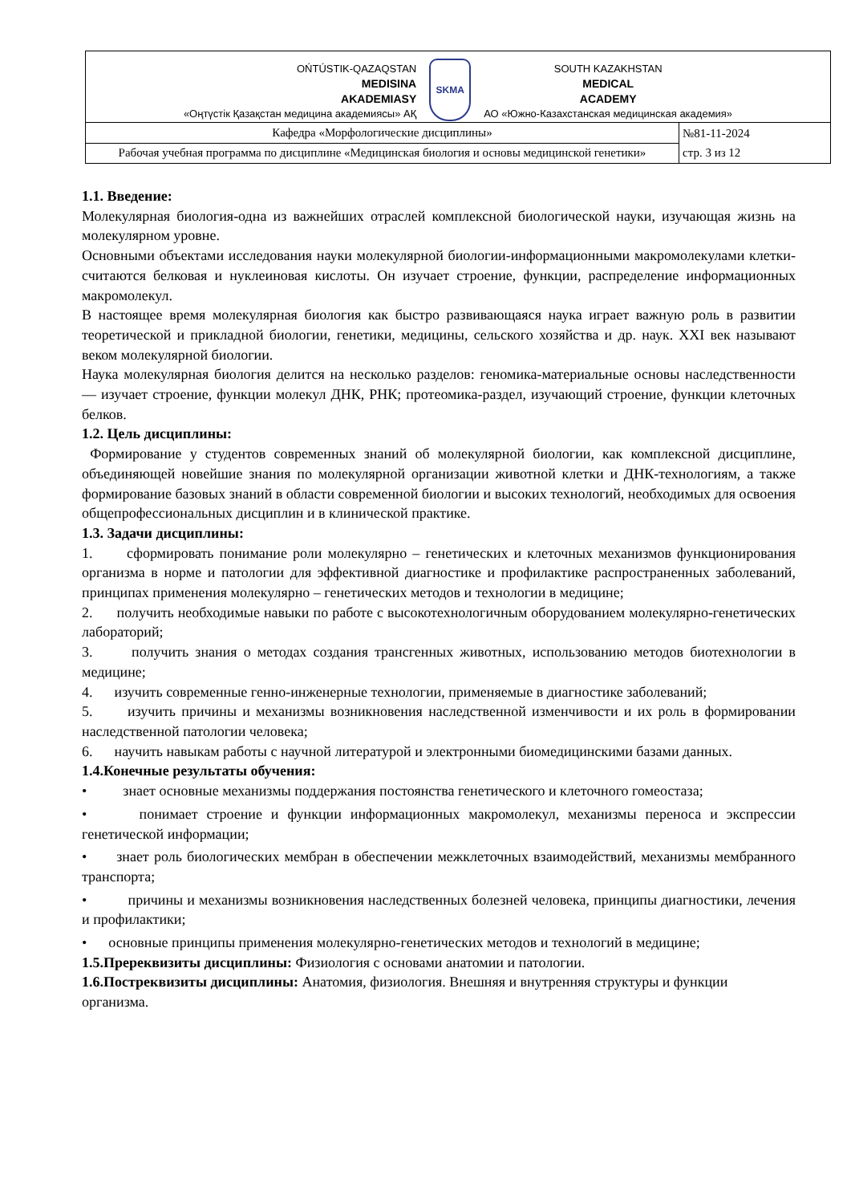| OŃTÚSTIK-QAZAQSTAN MEDISINA AKADEMIASY «Оңтүстік Қазақстан медицина академиясы» АҚ SKMA SOUTH KAZAKHSTAN MEDICAL ACADEMY АО «Южно-Казахстанская медицинская академия» | |
| Кафедра «Морфологические дисциплины» | №81-11-2024 стр. 3 из 12 |
| Рабочая учебная программа по дисциплине «Медицинская биология и основы медицинской генетики» | |
1.1. Введение:
Молекулярная биология-одна из важнейших отраслей комплексной биологической науки, изучающая жизнь на молекулярном уровне.
Основными объектами исследования науки молекулярной биологии-информационными макромолекулами клетки-считаются белковая и нуклеиновая кислоты. Он изучает строение, функции, распределение информационных макромолекул.
В настоящее время молекулярная биология как быстро развивающаяся наука играет важную роль в развитии теоретической и прикладной биологии, генетики, медицины, сельского хозяйства и др. наук. XXI век называют веком молекулярной биологии.
Наука молекулярная биология делится на несколько разделов: геномика-материальные основы наследственности — изучает строение, функции молекул ДНК, РНК; протеомика-раздел, изучающий строение, функции клеточных белков.
1.2. Цель дисциплины:
Формирование у студентов современных знаний об молекулярной биологии, как комплексной дисциплине, объединяющей новейшие знания по молекулярной организации животной клетки и ДНК-технологиям, а также формирование базовых знаний в области современной биологии и высоких технологий, необходимых для освоения общепрофессиональных дисциплин и в клинической практике.
1.3. Задачи дисциплины:
1. сформировать понимание роли молекулярно – генетических и клеточных механизмов функционирования организма в норме и патологии для эффективной диагностике и профилактике распространенных заболеваний, принципах применения молекулярно – генетических методов и технологии в медицине;
2. получить необходимые навыки по работе с высокотехнологичным оборудованием молекулярно-генетических лабораторий;
3. получить знания о методах создания трансгенных животных, использованию методов биотехнологии в медицине;
4. изучить современные генно-инженерные технологии, применяемые в диагностике заболеваний;
5. изучить причины и механизмы возникновения наследственной изменчивости и их роль в формировании наследственной патологии человека;
6. научить навыкам работы с научной литературой и электронными биомедицинскими базами данных.
1.4.Конечные результаты обучения:
• знает основные механизмы поддержания постоянства генетического и клеточного гомеостаза;
• понимает строение и функции информационных макромолекул, механизмы переноса и экспрессии генетической информации;
• знает роль биологических мембран в обеспечении межклеточных взаимодействий, механизмы мембранного транспорта;
• причины и механизмы возникновения наследственных болезней человека, принципы диагностики, лечения и профилактики;
• основные принципы применения молекулярно-генетических методов и технологий в медицине;
1.5.Пререквизиты дисциплины: Физиология с основами анатомии и патологии.
1.6.Постреквизиты дисциплины: Анатомия, физиология. Внешняя и внутренняя структуры и функции организма.